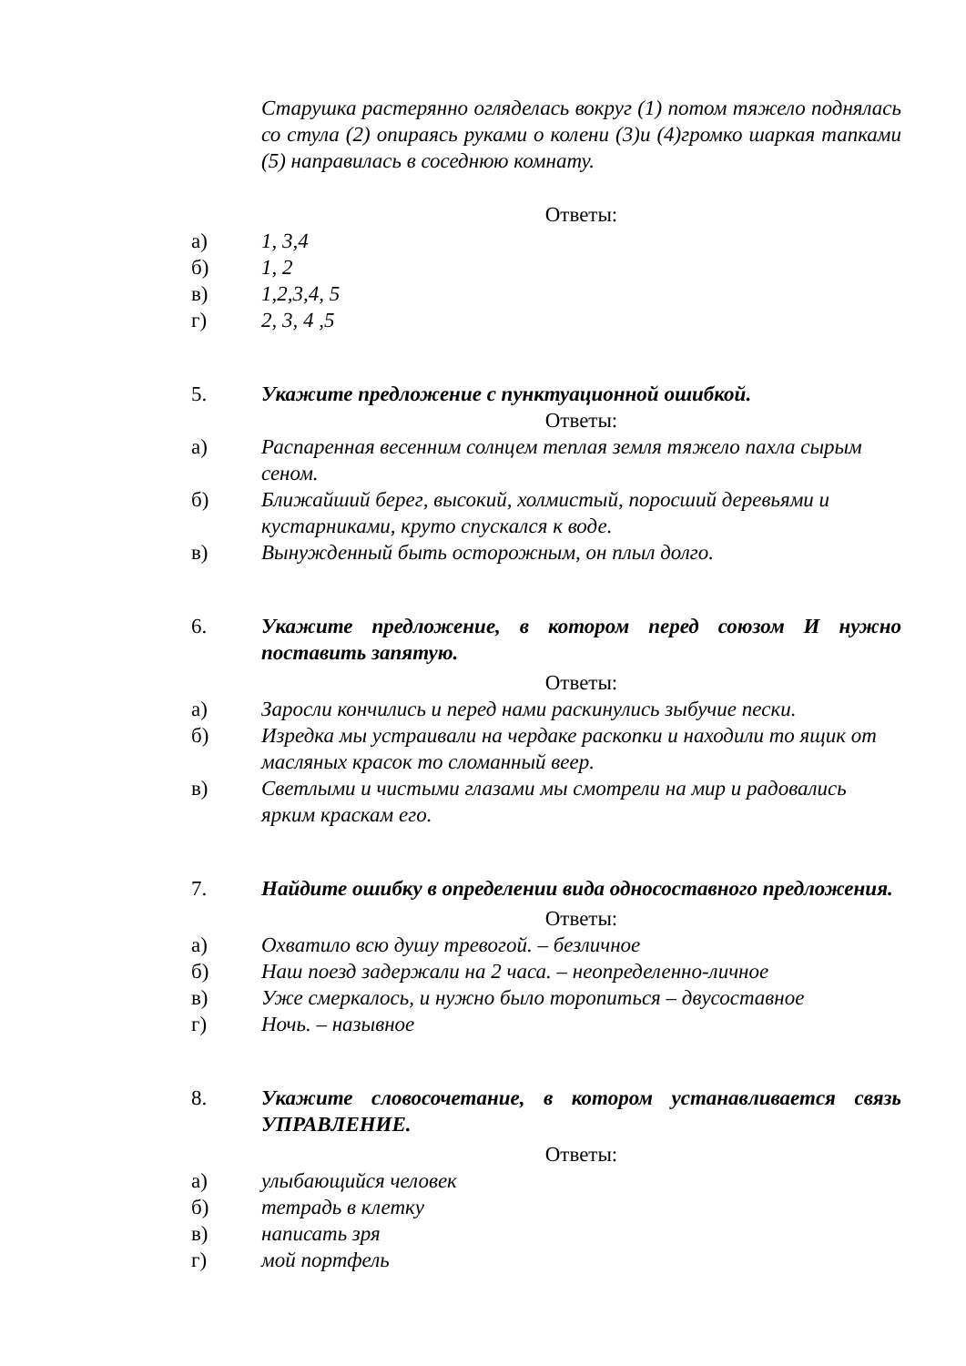Старушка растерянно огляделась вокруг (1) потом тяжело поднялась со стула (2) опираясь руками о колени (3)и (4)громко шаркая тапками (5) направилась в соседнюю комнату.
Ответы:
а) 1, 3,4
б) 1, 2
в) 1,2,3,4, 5
г) 2, 3, 4 ,5
5. Укажите предложение с пунктуационной ошибкой.
Ответы:
а) Распаренная весенним солнцем теплая земля тяжело пахла сырым сеном.
б) Ближайший берег, высокий, холмистый, поросший деревьями и кустарниками, круто спускался к воде.
в) Вынужденный быть осторожным, он плыл долго.
6. Укажите предложение, в котором перед союзом И нужно поставить запятую.
Ответы:
а) Заросли кончились и перед нами раскинулись зыбучие пески.
б) Изредка мы устраивали на чердаке раскопки и находили то ящик от масляных красок то сломанный веер.
в) Светлыми и чистыми глазами мы смотрели на мир и радовались ярким краскам его.
7. Найдите ошибку в определении вида односоставного предложения.
Ответы:
а) Охватило всю душу тревогой. – безличное
б) Наш поезд задержали на 2 часа. – неопределенно-личное
в) Уже смеркалось, и нужно было торопиться – двусоставное
г) Ночь. – назывное
8. Укажите словосочетание, в котором устанавливается связь УПРАВЛЕНИЕ.
Ответы:
а) улыбающийся человек
б) тетрадь в клетку
в) написать зря
г) мой портфель